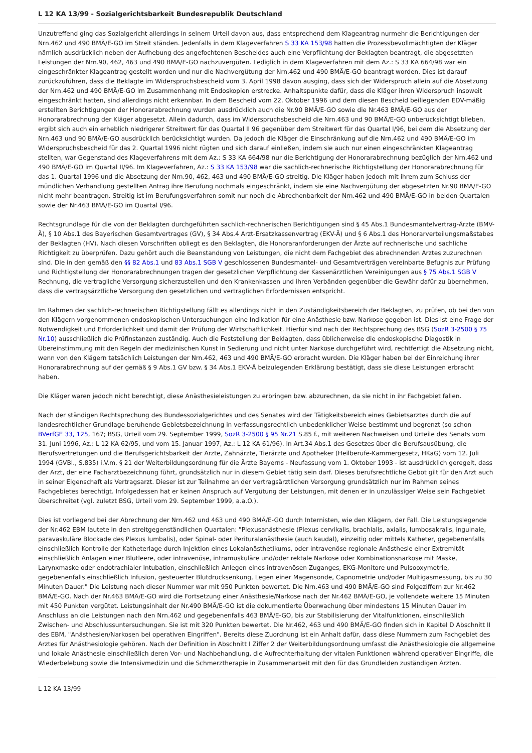L 12 KA 13/99 - Sozialgerichtsbarkeit Bundesrepublik Deutschland
Unzutreffend ging das Sozialgericht allerdings in seinem Urteil davon aus, dass entsprechend dem Klageantrag nurmehr die Berichtigungen der Nrn.462 und 490 BMÄ/E-GO im Streit ständen. Jedenfalls in dem Klageverfahren S 33 KA 153/98 hatten die Prozessbevollmächtigten der Kläger nämlich ausdrücklich neben der Aufhebung des angefochtenen Bescheides auch eine Verpflichtung der Beklagten beantragt, die abgesetzten Leistungen der Nrn.90, 462, 463 und 490 BMÄ/E-GO nachzuvergüten. Lediglich in dem Klageverfahren mit dem Az.: S 33 KA 664/98 war ein eingeschränkter Klageantrag gestellt worden und nur die Nachvergütung der Nrn.462 und 490 BMÄ/E-GO beantragt worden. Dies ist darauf zurückzuführen, dass die Beklagte im Widerspruchsbescheid vom 3. April 1998 davon ausging, dass sich der Widerspruch allein auf die Absetzung der Nrn.462 und 490 BMÄ/E-GO im Zusammenhang mit Endoskopien erstrecke. Anhaltspunkte dafür, dass die Kläger ihren Widerspruch insoweit eingeschränkt hatten, sind allerdings nicht erkennbar. In dem Bescheid vom 22. Oktober 1996 und dem diesen Bescheid beiliegenden EDV-mäßig erstellten Berichtigungen der Honorarabrechnung wurden ausdrücklich auch die Nr.90 BMÄ/E-GO sowie die Nr.463 BMÄ/E-GO aus der Honorarabrechnung der Kläger abgesetzt. Allein dadurch, dass im Widerspruchsbescheid die Nrn.463 und 90 BMÄ/E-GO unberücksichtigt blieben, ergibt sich auch ein erheblich niedrigerer Streitwert für das Quartal II 96 gegenüber dem Streitwert für das Quartal I/96, bei dem die Absetzung der Nrn.463 und 90 BMÄ/E-GO ausdrücklich berücksichtigt wurden. Da jedoch die Kläger die Einschränkung auf die Nrn.462 und 490 BMÄ/E-GO im Widerspruchsbescheid für das 2. Quartal 1996 nicht rügten und sich darauf einließen, indem sie auch nur einen eingeschränkten Klageantrag stellten, war Gegenstand des Klageverfahrens mit dem Az.: S 33 KA 664/98 nur die Berichtigung der Honorarabrechnung bezüglich der Nrn.462 und 490 BMÄ/E-GO im Quartal II/96. Im Klageverfahren, Az.: S 33 KA 153/98 war die sachlich-rechnerische Richtigstellung der Honorarabrechnung für das 1. Quartal 1996 und die Absetzung der Nrn.90, 462, 463 und 490 BMÄ/E-GO streitig. Die Kläger haben jedoch mit ihrem zum Schluss der mündlichen Verhandlung gestellten Antrag ihre Berufung nochmals eingeschränkt, indem sie eine Nachvergütung der abgesetzten Nr.90 BMÄ/E-GO nicht mehr beantragen. Streitig ist im Berufungsverfahren somit nur noch die Abrechenbarkeit der Nrn.462 und 490 BMÄ/E-GO in beiden Quartalen sowie der Nr.463 BMÄ/E-GO im Quartal I/96.
Rechtsgrundlage für die von der Beklagten durchgeführten sachlich-rechnerischen Berichtigungen sind § 45 Abs.1 Bundesmantelvertrag-Ärzte (BMV-Ä), § 10 Abs.1 des Bayerischen Gesamtvertrages (GV), § 34 Abs.4 Arzt-Ersatzkassenvertrag (EKV-Ä) und § 6 Abs.1 des Honorarverteilungsmaßstabes der Beklagten (HV). Nach diesen Vorschriften obliegt es den Beklagten, die Honoraranforderungen der Ärzte auf rechnerische und sachliche Richtigkeit zu überprüfen. Dazu gehört auch die Beanstandung von Leistungen, die nicht dem Fachgebiet des abrechnenden Arztes zuzurechnen sind. Die in den gemäß den §§ 82 Abs.1 und 83 Abs.1 SGB V geschlossenen Bundesmantel- und Gesamtverträgen vereinbarte Befugnis zur Prüfung und Richtigstellung der Honorarabrechnungen tragen der gesetzlichen Verpflichtung der Kassenärztlichen Vereinigungen aus § 75 Abs.1 SGB V Rechnung, die vertragliche Versorgung sicherzustellen und den Krankenkassen und ihren Verbänden gegenüber die Gewähr dafür zu übernehmen, dass die vertragsärztliche Versorgung den gesetzlichen und vertraglichen Erfordernissen entspricht.
Im Rahmen der sachlich-rechnerischen Richtigstellung fällt es allerdings nicht in den Zuständigkeitsbereich der Beklagten, zu prüfen, ob bei den von den Klägern vorgenommenen endoskopischen Untersuchungen eine Indikation für eine Anästhesie bzw. Narkose gegeben ist. Dies ist eine Frage der Notwendigkeit und Erforderlichkeit und damit der Prüfung der Wirtschaftlichkeit. Hierfür sind nach der Rechtsprechung des BSG (SozR 3-2500 § 75 Nr.10) ausschließlich die Prüfinstanzen zuständig. Auch die Feststellung der Beklagten, dass üblicherweise die endoskopische Diagostik in Übereinstimmung mit den Regeln der medizinischen Kunst in Sedierung und nicht unter Narkose durchgeführt wird, rechtfertigt die Absetzung nicht, wenn von den Klägern tatsächlich Leistungen der Nrn.462, 463 und 490 BMÄ/E-GO erbracht wurden. Die Kläger haben bei der Einreichung ihrer Honorarabrechnung auf der gemäß § 9 Abs.1 GV bzw. § 34 Abs.1 EKV-Ä beizulegenden Erklärung bestätigt, dass sie diese Leistungen erbracht haben.
Die Kläger waren jedoch nicht berechtigt, diese Anästhesieleistungen zu erbringen bzw. abzurechnen, da sie nicht in ihr Fachgebiet fallen.
Nach der ständigen Rechtsprechung des Bundessozialgerichtes und des Senates wird der Tätigkeitsbereich eines Gebietsarztes durch die auf landesrechtlicher Grundlage beruhende Gebietsbezeichnung in verfassungsrechtlich unbedenklicher Weise bestimmt und begrenzt (so schon BVerfGE 33, 125, 167; BSG, Urteil vom 29. September 1999, SozR 3-2500 § 95 Nr.21 S.85 f., mit weiteren Nachweisen und Urteile des Senats vom 31. Juni 1996, Az.: L 12 KA 62/95, und vom 15. Januar 1997, Az.: L 12 KA 61/96). In Art.34 Abs.1 des Gesetzes über die Berufsausübung, die Berufsvertretungen und die Berufsgerichtsbarkeit der Ärzte, Zahnärzte, Tierärzte und Apotheker (Heilberufe-Kammergesetz, HKaG) vom 12. Juli 1994 (GVBl., S.835) i.V.m. § 21 der Weiterbildungsordnung für die Ärzte Bayerns - Neufassung vom 1. Oktober 1993 - ist ausdrücklich geregelt, dass der Arzt, der eine Facharztbezeichnung führt, grundsätzlich nur in diesem Gebiet tätig sein darf. Dieses berufsrechtliche Gebot gilt für den Arzt auch in seiner Eigenschaft als Vertragsarzt. Dieser ist zur Teilnahme an der vertragsärztlichen Versorgung grundsätzlich nur im Rahmen seines Fachgebietes berechtigt. Infolgedessen hat er keinen Anspruch auf Vergütung der Leistungen, mit denen er in unzulässiger Weise sein Fachgebiet überschreitet (vgl. zuletzt BSG, Urteil vom 29. September 1999, a.a.O.).
Dies ist vorliegend bei der Abrechnung der Nrn.462 und 463 und 490 BMÄ/E-GO durch Internisten, wie den Klägern, der Fall. Die Leistungslegende der Nr.462 EBM lautete in den streitgegenständlichen Quartalen: "Plexusanästhesie (Plexus cervikalis, brachialis, axialis, lumbosakralis, inguinale, paravaskuläre Blockade des Plexus lumbalis), oder Spinal- oder Perituralanästhesie (auch kaudal), einzeitig oder mittels Katheter, gegebenenfalls einschließlich Kontrolle der Katheterlage durch Injektion eines Lokalanästhetikums, oder intravenöse regionale Anästhesie einer Extremität einschließlich Anlagen einer Blutleere, oder intravenöse, intramuskuläre und/oder rektale Narkose oder Kombinationsnarkose mit Maske, Larynxmaske oder endotrachialer Intubation, einschließlich Anlegen eines intravenösen Zuganges, EKG-Monitore und Pulsooxymetrie, gegebenenfalls einschließlich Infusion, gesteuerter Blutdrucksenkung, Legen einer Magensonde, Capnometrie und/oder Multigasmessung, bis zu 30 Minuten Dauer." Die Leistung nach dieser Nummer war mit 950 Punkten bewertet. Die Nrn.463 und 490 BMÄ/E-GO sind Folgeziffern zur Nr.462 BMÄ/E-GO. Nach der Nr.463 BMÄ/E-GO wird die Fortsetzung einer Anästhesie/Narkose nach der Nr.462 BMÄ/E-GO, je vollendete weitere 15 Minuten mit 450 Punkten vergütet. Leistungsinhalt der Nr.490 BMÄ/E-GO ist die dokumentierte Überwachung über mindestens 15 Minuten Dauer im Anschluss an die Leistungen nach den Nrn.462 und gegebenenfalls 463 BMÄ/E-GO, bis zur Stabilisierung der Vitalfunktionen, einschließlich Zwischen- und Abschlussuntersuchungen. Sie ist mit 320 Punkten bewertet. Die Nr.462, 463 und 490 BMÄ/E-GO finden sich in Kapitel D Abschnitt II des EBM, "Anästhesien/Narkosen bei operativen Eingriffen". Bereits diese Zuordnung ist ein Anhalt dafür, dass diese Nummern zum Fachgebiet des Arztes für Anästhesiologie gehören. Nach der Definition in Abschnitt I Ziffer 2 der Weiterbildungsordnung umfasst die Anästhesiologie die allgemeine und lokale Anästhesie einschließlich deren Vor- und Nachbehandlung, die Aufrechterhaltung der vitalen Funktionen während operativer Eingriffe, die Wiederbelebung sowie die Intensivmedizin und die Schmerztherapie in Zusammenarbeit mit den für das Grundleiden zuständigen Ärzten.
L 12 KA 13/99